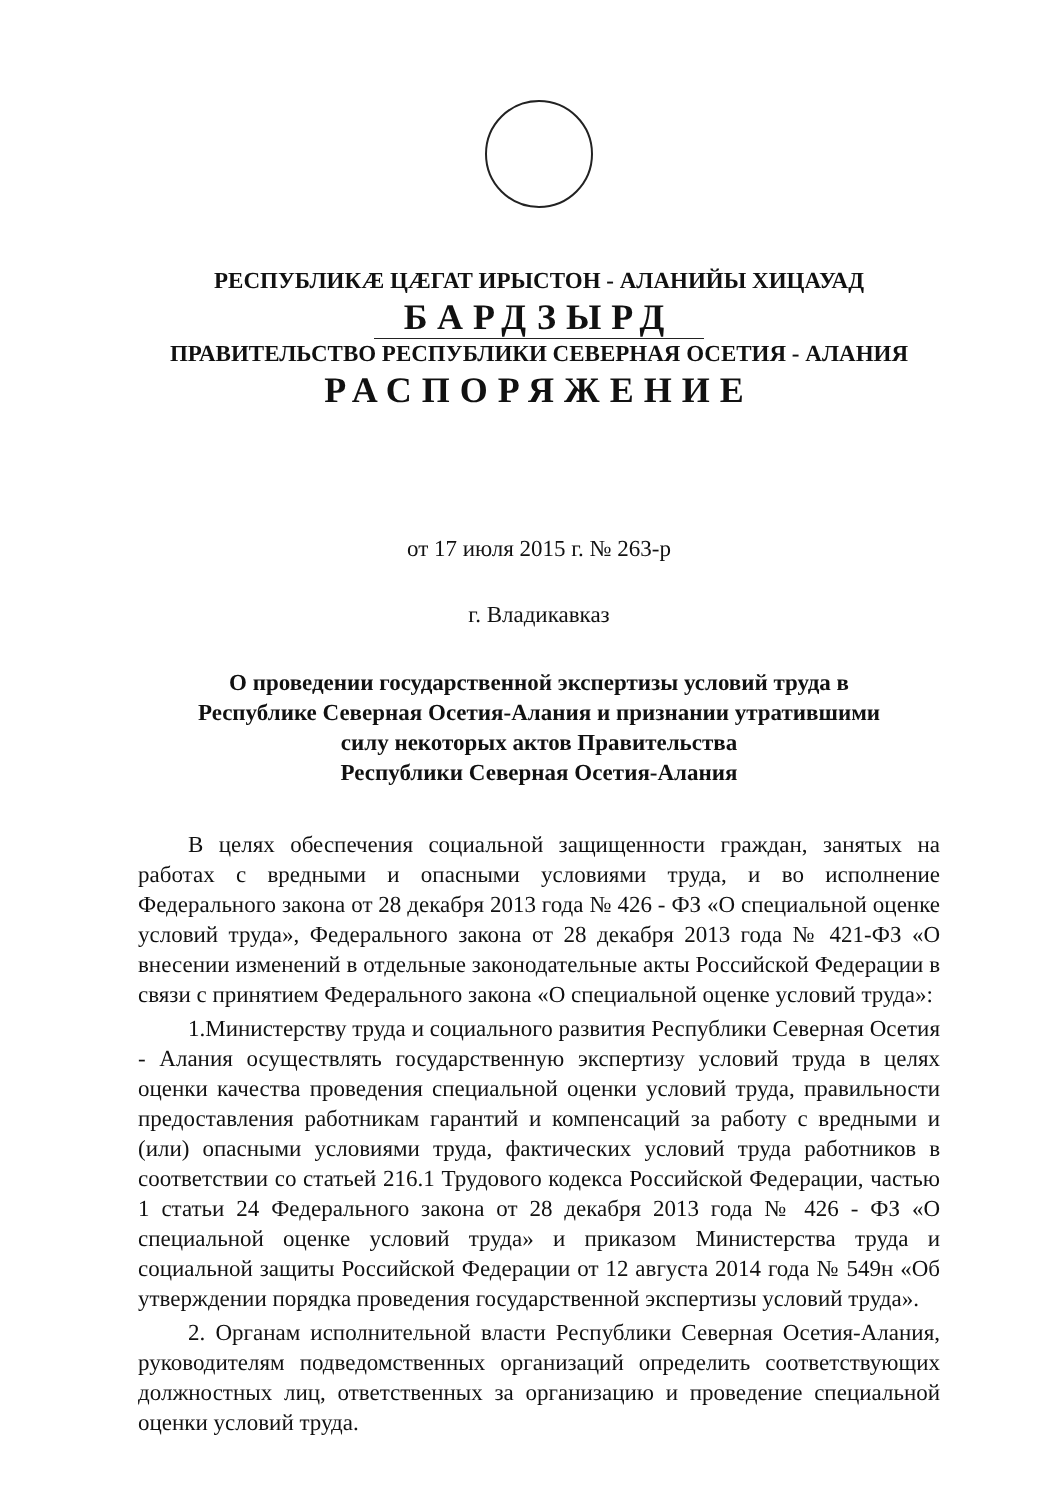РЕСПУБЛИКӔ ЦӔГАТ ИРЫСТОН - АЛАНИЙЫ ХИЦАУАД
БАРДЗЫРД
ПРАВИТЕЛЬСТВО РЕСПУБЛИКИ СЕВЕРНАЯ ОСЕТИЯ - АЛАНИЯ
РАСПОРЯЖЕНИЕ
от 17 июля 2015 г. № 263-р
г. Владикавказ
О проведении государственной экспертизы условий труда в
Республике Северная Осетия-Алания и признании утратившими
силу некоторых актов Правительства
Республики Северная Осетия-Алания
В целях обеспечения социальной защищенности граждан, занятых на работах с вредными и опасными условиями труда, и во исполнение Федерального закона от 28 декабря 2013 года № 426 - ФЗ «О специальной оценке условий труда», Федерального закона от 28 декабря 2013 года № 421-ФЗ «О внесении изменений в отдельные законодательные акты Российской Федерации в связи с принятием Федерального закона «О специальной оценке условий труда»:
1.Министерству труда и социального развития Республики Северная Осетия - Алания осуществлять государственную экспертизу условий труда в целях оценки качества проведения специальной оценки условий труда, правильности предоставления работникам гарантий и компенсаций за работу с вредными и (или) опасными условиями труда, фактических условий труда работников в соответствии со статьей 216.1 Трудового кодекса Российской Федерации, частью 1 статьи 24 Федерального закона от 28 декабря 2013 года № 426 - ФЗ «О специальной оценке условий труда» и приказом Министерства труда и социальной защиты Российской Федерации от 12 августа 2014 года № 549н «Об утверждении порядка проведения государственной экспертизы условий труда».
2. Органам исполнительной власти Республики Северная Осетия-Алания, руководителям подведомственных организаций определить соответствующих должностных лиц, ответственных за организацию и проведение специальной оценки условий труда.